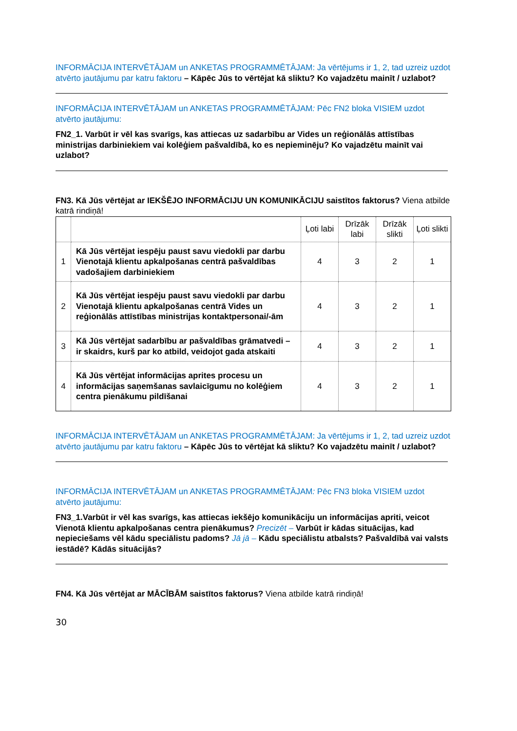INFORMĀCIJA INTERVĒTĀJAM un ANKETAS PROGRAMMĒTĀJAM: Ja vērtējums ir 1, 2, tad uzreiz uzdot atvērto jautājumu par katru faktoru – Kāpēc Jūs to vērtējat kā sliktu? Ko vajadzētu mainīt / uzlabot?
INFORMĀCIJA INTERVĒTĀJAM un ANKETAS PROGRAMMĒTĀJAM: Pēc FN2 bloka VISIEM uzdot atvērto jautājumu:
FN2_1. Varbūt ir vēl kas svarīgs, kas attiecas uz sadarbību ar Vides un reģionālās attīstības ministrijas darbiniekiem vai kolēģiem pašvaldībā, ko es nepieminēju? Ko vajadzētu mainīt vai uzlabot?
FN3. Kā Jūs vērtējat ar IEKŠĒJO INFORMĀCIJU UN KOMUNIKĀCIJU saistītos faktorus? Viena atbilde katrā rindiņā!
| | | Ļoti labi | Drīzāk labi | Drīzāk slikti | Ļoti slikti |
| --- | --- | --- | --- | --- | --- |
| 1 | Kā Jūs vērtējat iespēju paust savu viedokli par darbu Vienotajā klientu apkalpošanas centrā pašvaldības vadošajiem darbiniekiem | 4 | 3 | 2 | 1 |
| 2 | Kā Jūs vērtējat iespēju paust savu viedokli par darbu Vienotajā klientu apkalpošanas centrā Vides un reģionālās attīstības ministrijas kontaktpersonai/-ām | 4 | 3 | 2 | 1 |
| 3 | Kā Jūs vērtējat sadarbību ar pašvaldības grāmatvedi – ir skaidrs, kurš par ko atbild, veidojot gada atskaiti | 4 | 3 | 2 | 1 |
| 4 | Kā Jūs vērtējat informācijas aprites procesu un informācijas saņemšanas savlaicīgumu no kolēģiem centra pienākumu pildīšanai | 4 | 3 | 2 | 1 |
INFORMĀCIJA INTERVĒTĀJAM un ANKETAS PROGRAMMĒTĀJAM: Ja vērtējums ir 1, 2, tad uzreiz uzdot atvērto jautājumu par katru faktoru – Kāpēc Jūs to vērtējat kā sliktu? Ko vajadzētu mainīt / uzlabot?
INFORMĀCIJA INTERVĒTĀJAM un ANKETAS PROGRAMMĒTĀJAM: Pēc FN3 bloka VISIEM uzdot atvērto jautājumu:
FN3_1.Varbūt ir vēl kas svarīgs, kas attiecas iekšējo komunikāciju un informācijas apriti, veicot Vienotā klientu apkalpošanas centra pienākumus? Precizēt – Varbūt ir kādas situācijas, kad nepieciešams vēl kādu speciālistu padoms? Jā jā – Kādu speciālistu atbalsts? Pašvaldībā vai valsts iestādē? Kādās situācijās?
FN4. Kā Jūs vērtējat ar MĀCĪBĀM saistītos faktorus? Viena atbilde katrā rindiņā!
30